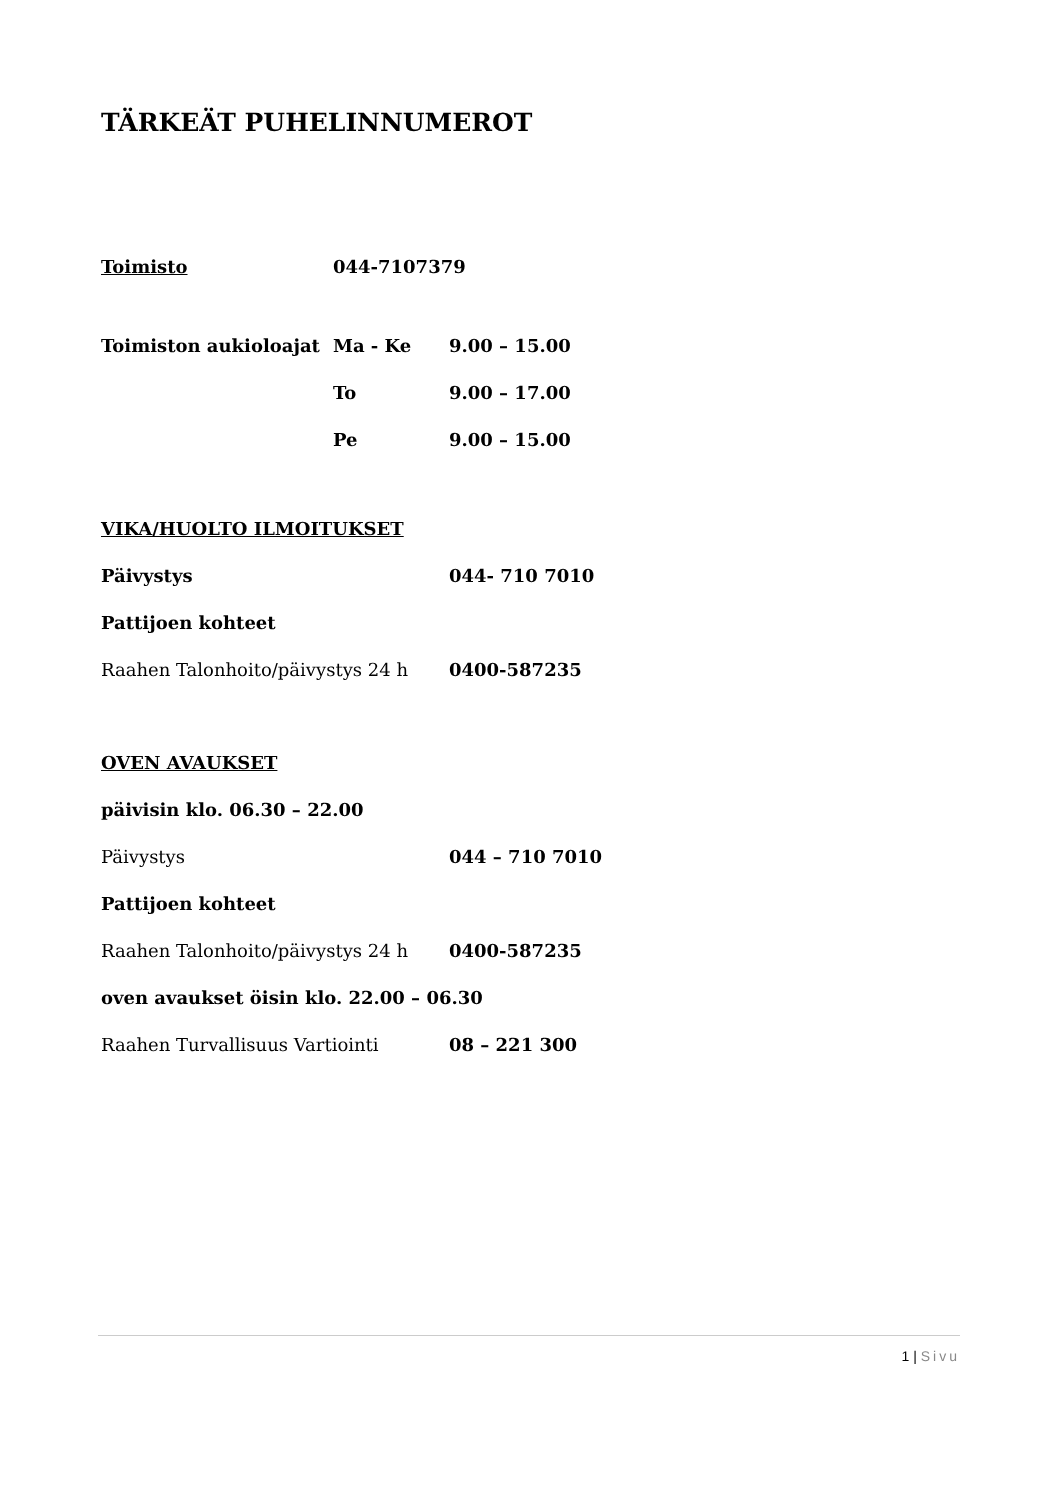TÄRKEÄT PUHELINNUMEROT
Toimisto 044-7107379
Toimiston aukioloajat Ma - Ke 9.00 – 15.00
To 9.00 – 17.00
Pe 9.00 – 15.00
VIKA/HUOLTO ILMOITUKSET
Päivystys 044- 710 7010
Pattijoen kohteet
Raahen Talonhoito/päivystys 24 h 0400-587235
OVEN AVAUKSET
päivisin klo. 06.30 – 22.00
Päivystys 044 – 710 7010
Pattijoen kohteet
Raahen Talonhoito/päivystys 24 h 0400-587235
oven avaukset öisin klo. 22.00 – 06.30
Raahen Turvallisuus Vartiointi 08 – 221 300
1 | Sivu